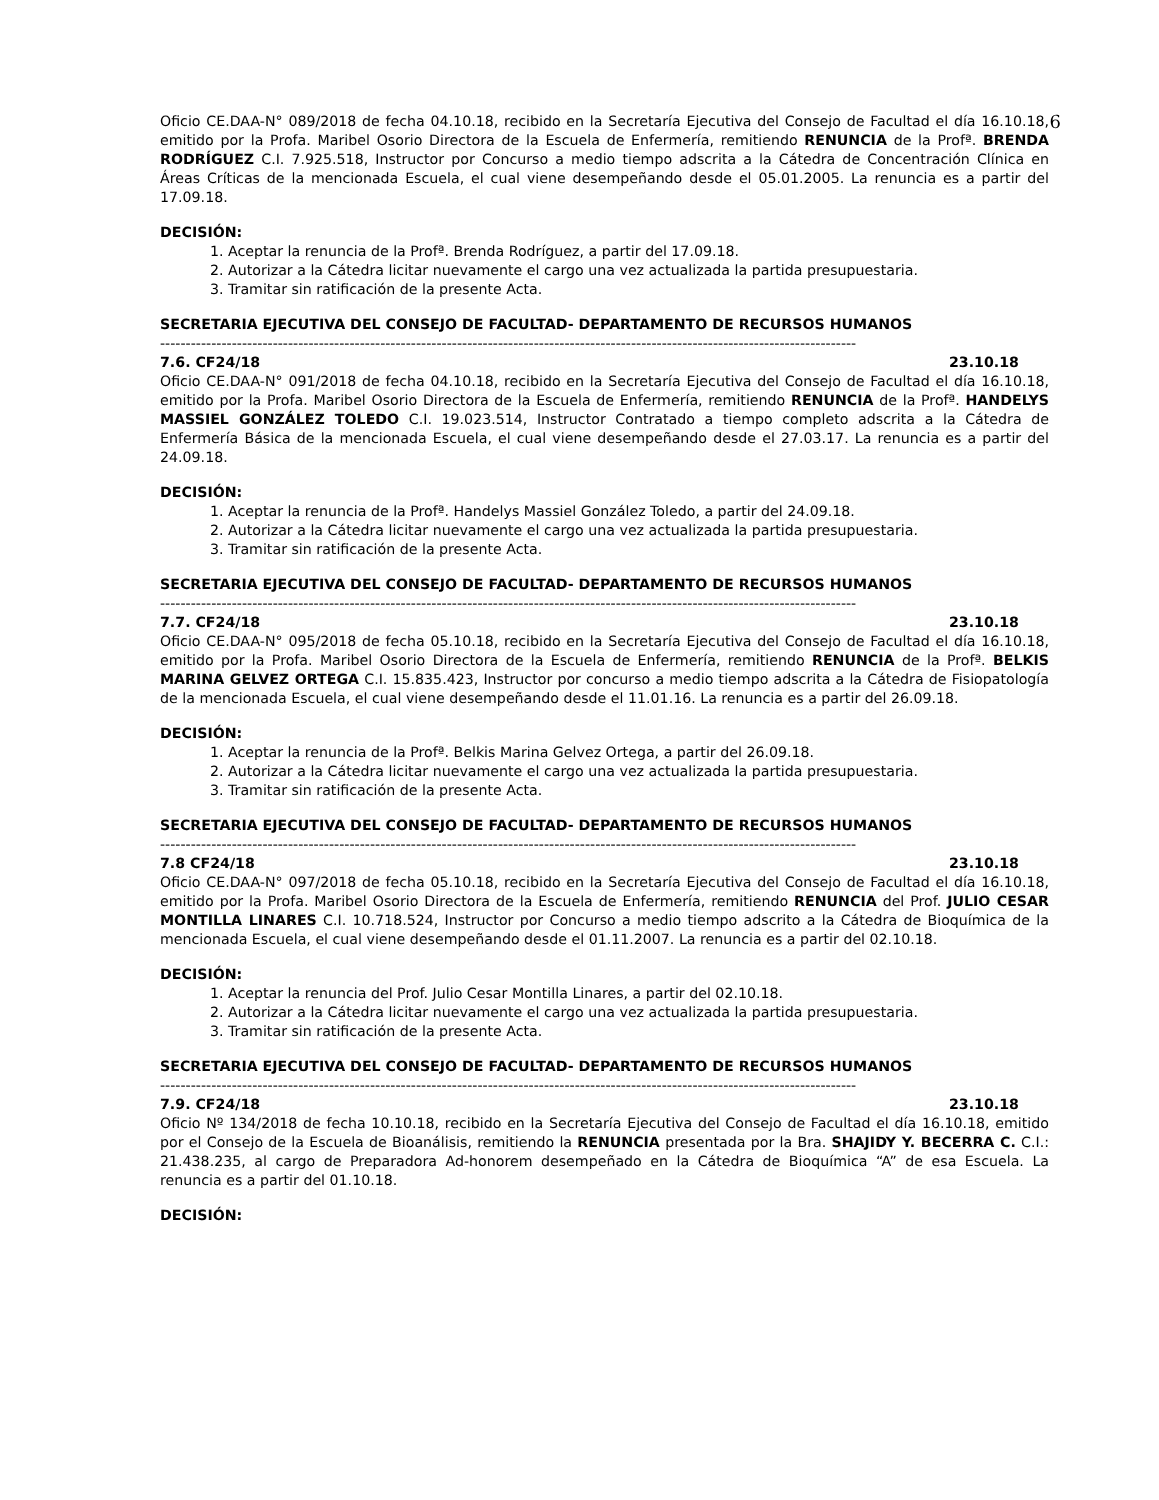Oficio CE.DAA-N° 089/2018 de fecha 04.10.18, recibido en la Secretaría Ejecutiva del Consejo de Facultad el día 6 16.10.18, emitido por la Profa. Maribel Osorio Directora de la Escuela de Enfermería, remitiendo RENUNCIA de la Profª. BRENDA RODRÍGUEZ C.I. 7.925.518, Instructor por Concurso a medio tiempo adscrita a la Cátedra de Concentración Clínica en Áreas Críticas de la mencionada Escuela, el cual viene desempeñando desde el 05.01.2005. La renuncia es a partir del 17.09.18.
DECISIÓN:
1. Aceptar la renuncia de la Profª. Brenda Rodríguez, a partir del 17.09.18.
2. Autorizar a la Cátedra licitar nuevamente el cargo una vez actualizada la partida presupuestaria.
3. Tramitar sin ratificación de la presente Acta.
SECRETARIA EJECUTIVA DEL CONSEJO DE FACULTAD- DEPARTAMENTO DE RECURSOS HUMANOS
----------------------------------------------------------------------------------------------------------------------------------------
7.6. CF24/18 23.10.18
Oficio CE.DAA-N° 091/2018 de fecha 04.10.18, recibido en la Secretaría Ejecutiva del Consejo de Facultad el día 16.10.18, emitido por la Profa. Maribel Osorio Directora de la Escuela de Enfermería, remitiendo RENUNCIA de la Profª. HANDELYS MASSIEL GONZÁLEZ TOLEDO C.I. 19.023.514, Instructor Contratado a tiempo completo adscrita a la Cátedra de Enfermería Básica de la mencionada Escuela, el cual viene desempeñando desde el 27.03.17. La renuncia es a partir del 24.09.18.
DECISIÓN:
1. Aceptar la renuncia de la Profª. Handelys Massiel González Toledo, a partir del 24.09.18.
2. Autorizar a la Cátedra licitar nuevamente el cargo una vez actualizada la partida presupuestaria.
3. Tramitar sin ratificación de la presente Acta.
SECRETARIA EJECUTIVA DEL CONSEJO DE FACULTAD- DEPARTAMENTO DE RECURSOS HUMANOS
----------------------------------------------------------------------------------------------------------------------------------------
7.7. CF24/18 23.10.18
Oficio CE.DAA-N° 095/2018 de fecha 05.10.18, recibido en la Secretaría Ejecutiva del Consejo de Facultad el día 16.10.18, emitido por la Profa. Maribel Osorio Directora de la Escuela de Enfermería, remitiendo RENUNCIA de la Profª. BELKIS MARINA GELVEZ ORTEGA C.I. 15.835.423, Instructor por concurso a medio tiempo adscrita a la Cátedra de Fisiopatología de la mencionada Escuela, el cual viene desempeñando desde el 11.01.16. La renuncia es a partir del 26.09.18.
DECISIÓN:
1. Aceptar la renuncia de la Profª. Belkis Marina Gelvez Ortega, a partir del 26.09.18.
2. Autorizar a la Cátedra licitar nuevamente el cargo una vez actualizada la partida presupuestaria.
3. Tramitar sin ratificación de la presente Acta.
SECRETARIA EJECUTIVA DEL CONSEJO DE FACULTAD- DEPARTAMENTO DE RECURSOS HUMANOS
----------------------------------------------------------------------------------------------------------------------------------------
7.8 CF24/18 23.10.18
Oficio CE.DAA-N° 097/2018 de fecha 05.10.18, recibido en la Secretaría Ejecutiva del Consejo de Facultad el día 16.10.18, emitido por la Profa. Maribel Osorio Directora de la Escuela de Enfermería, remitiendo RENUNCIA del Prof. JULIO CESAR MONTILLA LINARES C.I. 10.718.524, Instructor por Concurso a medio tiempo adscrito a la Cátedra de Bioquímica de la mencionada Escuela, el cual viene desempeñando desde el 01.11.2007. La renuncia es a partir del 02.10.18.
DECISIÓN:
1. Aceptar la renuncia del Prof. Julio Cesar Montilla Linares, a partir del 02.10.18.
2. Autorizar a la Cátedra licitar nuevamente el cargo una vez actualizada la partida presupuestaria.
3. Tramitar sin ratificación de la presente Acta.
SECRETARIA EJECUTIVA DEL CONSEJO DE FACULTAD- DEPARTAMENTO DE RECURSOS HUMANOS
----------------------------------------------------------------------------------------------------------------------------------------
7.9. CF24/18 23.10.18
Oficio Nº 134/2018 de fecha 10.10.18, recibido en la Secretaría Ejecutiva del Consejo de Facultad el día 16.10.18, emitido por el Consejo de la Escuela de Bioanálisis, remitiendo la RENUNCIA presentada por la Bra. SHAJIDY Y. BECERRA C. C.I.: 21.438.235, al cargo de Preparadora Ad-honorem desempeñado en la Cátedra de Bioquímica “A” de esa Escuela. La renuncia es a partir del 01.10.18.
DECISIÓN: